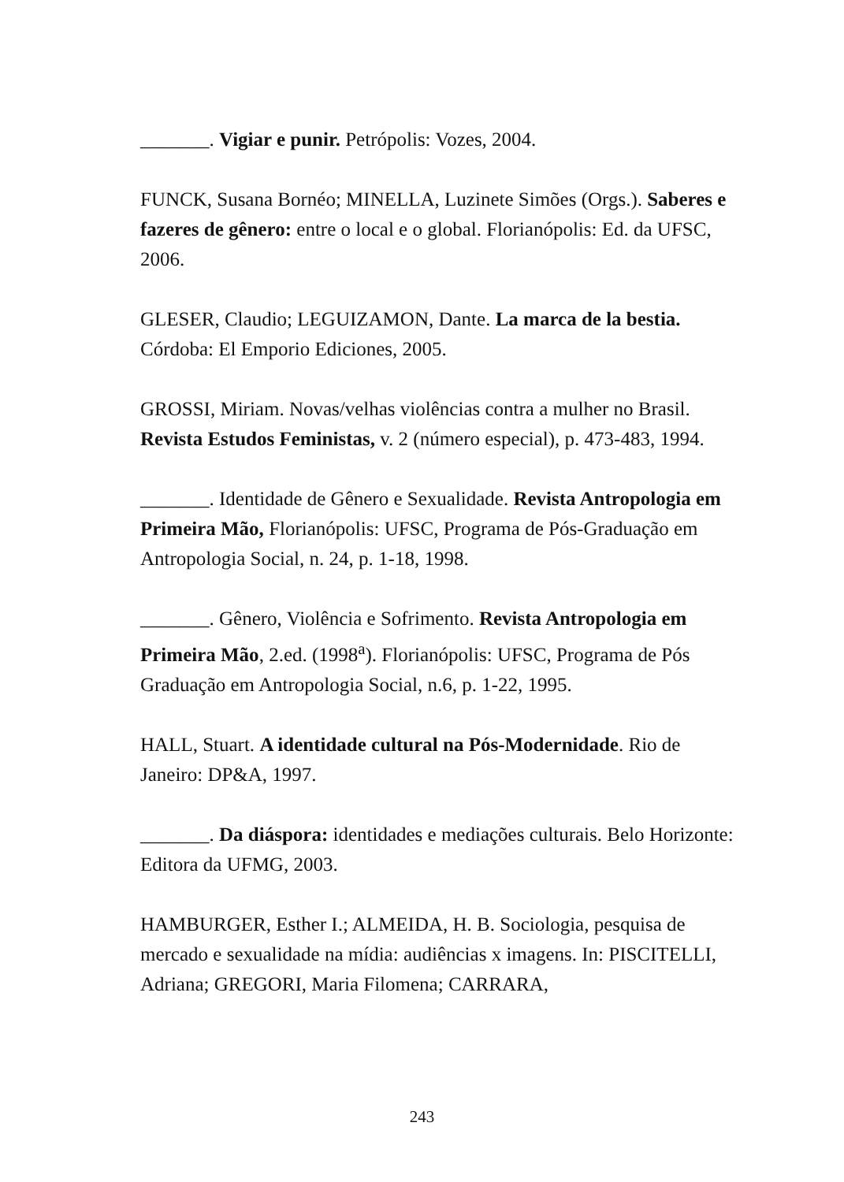_______. Vigiar e punir. Petrópolis: Vozes, 2004.
FUNCK, Susana Bornéo; MINELLA, Luzinete Simões (Orgs.). Saberes e fazeres de gênero: entre o local e o global. Florianópolis: Ed. da UFSC, 2006.
GLESER, Claudio; LEGUIZAMON, Dante. La marca de la bestia. Córdoba: El Emporio Ediciones, 2005.
GROSSI, Miriam. Novas/velhas violências contra a mulher no Brasil. Revista Estudos Feministas, v. 2 (número especial), p. 473-483, 1994.
_______. Identidade de Gênero e Sexualidade. Revista Antropologia em Primeira Mão, Florianópolis: UFSC, Programa de Pós-Graduação em Antropologia Social, n. 24, p. 1-18, 1998.
_______. Gênero, Violência e Sofrimento. Revista Antropologia em Primeira Mão, 2.ed. (1998<sup>a</sup>). Florianópolis: UFSC, Programa de Pós Graduação em Antropologia Social, n.6, p. 1-22, 1995.
HALL, Stuart. A identidade cultural na Pós-Modernidade. Rio de Janeiro: DP&A, 1997.
_______. Da diáspora: identidades e mediações culturais. Belo Horizonte: Editora da UFMG, 2003.
HAMBURGER, Esther I.; ALMEIDA, H. B. Sociologia, pesquisa de mercado e sexualidade na mídia: audiências x imagens. In: PISCITELLI, Adriana; GREGORI, Maria Filomena; CARRARA,
243